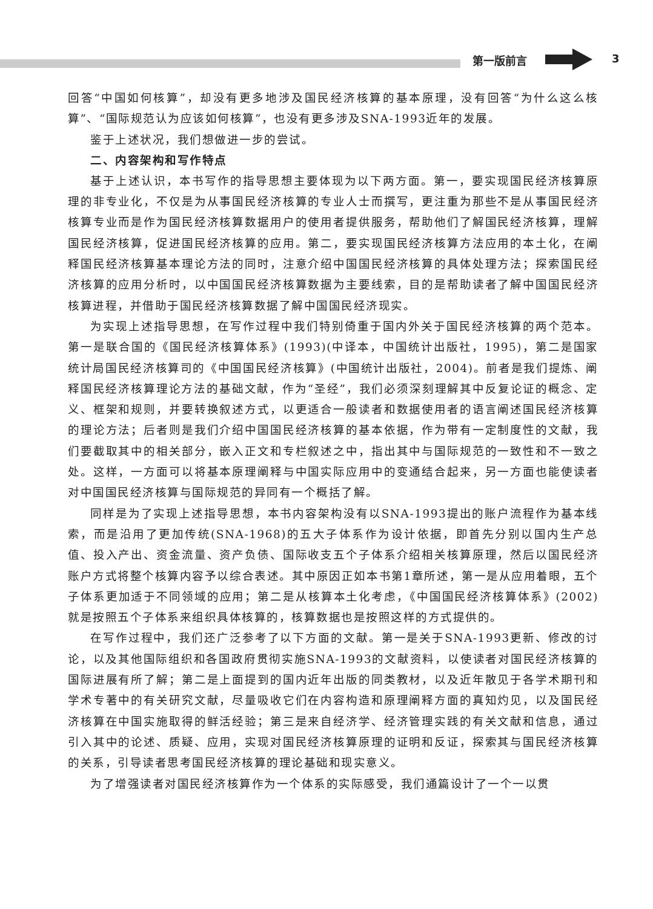第一版前言 3
回答“中国如何核算”，却没有更多地涉及国民经济核算的基本原理，没有回答“为什么这么核算”、“国际规范认为应该如何核算”，也没有更多涉及SNA-1993近年的发展。
鉴于上述状况，我们想做进一步的尝试。
二、内容架构和写作特点
基于上述认识，本书写作的指导思想主要体现为以下两方面。第一，要实现国民经济核算原理的非专业化，不仅是为从事国民经济核算的专业人士而撰写，更注重为那些不是从事国民经济核算专业而是作为国民经济核算数据用户的使用者提供服务，帮助他们了解国民经济核算，理解国民经济核算，促进国民经济核算的应用。第二，要实现国民经济核算方法应用的本土化，在阐释国民经济核算基本理论方法的同时，注意介绍中国国民经济核算的具体处理方法；探索国民经济核算的应用分析时，以中国国民经济核算数据为主要线索，目的是帮助读者了解中国国民经济核算进程，并借助于国民经济核算数据了解中国国民经济现实。
为实现上述指导思想，在写作过程中我们特别倚重于国内外关于国民经济核算的两个范本。第一是联合国的《国民经济核算体系》(1993)(中译本，中国统计出版社，1995)，第二是国家统计局国民经济核算司的《中国国民经济核算》(中国统计出版社，2004)。前者是我们提炼、阐释国民经济核算理论方法的基础文献，作为“圣经”，我们必须深刻理解其中反复论证的概念、定义、框架和规则，并要转换叙述方式，以更适合一般读者和数据使用者的语言阐述国民经济核算的理论方法；后者则是我们介绍中国国民经济核算的基本依据，作为带有一定制度性的文献，我们要截取其中的相关部分，嵌入正文和专栏叙述之中，指出其中与国际规范的一致性和不一致之处。这样，一方面可以将基本原理阐释与中国实际应用中的变通结合起来，另一方面也能使读者对中国国民经济核算与国际规范的异同有一个概括了解。
同样是为了实现上述指导思想，本书内容架构没有以SNA-1993提出的账户流程作为基本线索，而是沿用了更加传统(SNA-1968)的五大子体系作为设计依据，即首先分别以国内生产总值、投入产出、资金流量、资产负债、国际收支五个子体系介绍相关核算原理，然后以国民经济账户方式将整个核算内容予以综合表述。其中原因正如本书第1章所述，第一是从应用着眼，五个子体系更加适于不同领域的应用；第二是从核算本土化考虑，《中国国民经济核算体系》(2002)就是按照五个子体系来组织具体核算的，核算数据也是按照这样的方式提供的。
在写作过程中，我们还广泛参考了以下方面的文献。第一是关于SNA-1993更新、修改的讨论，以及其他国际组织和各国政府贯彻实施SNA-1993的文献资料，以使读者对国民经济核算的国际进展有所了解；第二是上面提到的国内近年出版的同类教材，以及近年散见于各学术期刊和学术专著中的有关研究文献，尽量吸收它们在内容构造和原理阐释方面的真知灼见，以及国民经济核算在中国实施取得的鲜活经验；第三是来自经济学、经济管理实践的有关文献和信息，通过引入其中的论述、质疑、应用，实现对国民经济核算原理的证明和反证，探索其与国民经济核算的关系，引导读者思考国民经济核算的理论基础和现实意义。
为了增强读者对国民经济核算作为一个体系的实际感受，我们通篇设计了一个一以贯